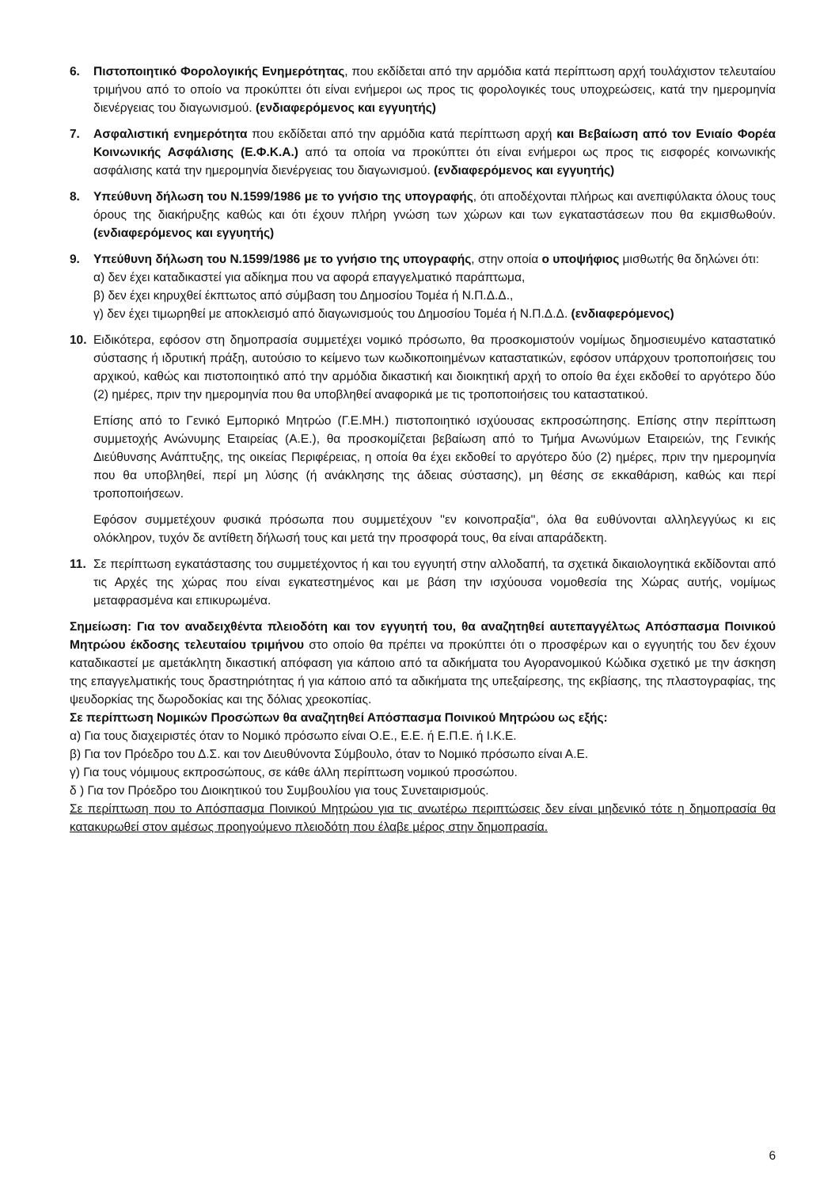6. Πιστοποιητικό Φορολογικής Ενημερότητας, που εκδίδεται από την αρμόδια κατά περίπτωση αρχή τουλάχιστον τελευταίου τριμήνου από το οποίο να προκύπτει ότι είναι ενήμεροι ως προς τις φορολογικές τους υποχρεώσεις, κατά την ημερομηνία διενέργειας του διαγωνισμού. (ενδιαφερόμενος και εγγυητής)
7. Ασφαλιστική ενημερότητα που εκδίδεται από την αρμόδια κατά περίπτωση αρχή και Βεβαίωση από τον Ενιαίο Φορέα Κοινωνικής Ασφάλισης (Ε.Φ.Κ.Α.) από τα οποία να προκύπτει ότι είναι ενήμεροι ως προς τις εισφορές κοινωνικής ασφάλισης κατά την ημερομηνία διενέργειας του διαγωνισμού. (ενδιαφερόμενος και εγγυητής)
8. Υπεύθυνη δήλωση του Ν.1599/1986 με το γνήσιο της υπογραφής, ότι αποδέχονται πλήρως και ανεπιφύλακτα όλους τους όρους της διακήρυξης καθώς και ότι έχουν πλήρη γνώση των χώρων και των εγκαταστάσεων που θα εκμισθωθούν. (ενδιαφερόμενος και εγγυητής)
9. Υπεύθυνη δήλωση του Ν.1599/1986 με το γνήσιο της υπογραφής, στην οποία ο υποψήφιος μισθωτής θα δηλώνει ότι:
α) δεν έχει καταδικαστεί για αδίκημα που να αφορά επαγγελματικό παράπτωμα,
β) δεν έχει κηρυχθεί έκπτωτος από σύμβαση του Δημοσίου Τομέα ή Ν.Π.Δ.Δ.,
γ) δεν έχει τιμωρηθεί με αποκλεισμό από διαγωνισμούς του Δημοσίου Τομέα ή Ν.Π.Δ.Δ. (ενδιαφερόμενος)
10. Ειδικότερα, εφόσον στη δημοπρασία συμμετέχει νομικό πρόσωπο, θα προσκομιστούν νομίμως δημοσιευμένο καταστατικό σύστασης ή ιδρυτική πράξη, αυτούσιο το κείμενο των κωδικοποιημένων καταστατικών, εφόσον υπάρχουν τροποποιήσεις του αρχικού, καθώς και πιστοποιητικό από την αρμόδια δικαστική και διοικητική αρχή το οποίο θα έχει εκδοθεί το αργότερο δύο (2) ημέρες, πριν την ημερομηνία που θα υποβληθεί αναφορικά με τις τροποποιήσεις του καταστατικού.
Επίσης από το Γενικό Εμπορικό Μητρώο (Γ.Ε.ΜΗ.) πιστοποιητικό ισχύουσας εκπροσώπησης. Επίσης στην περίπτωση συμμετοχής Ανώνυμης Εταιρείας (Α.Ε.), θα προσκομίζεται βεβαίωση από το Τμήμα Ανωνύμων Εταιρειών, της Γενικής Διεύθυνσης Ανάπτυξης, της οικείας Περιφέρειας, η οποία θα έχει εκδοθεί το αργότερο δύο (2) ημέρες, πριν την ημερομηνία που θα υποβληθεί, περί μη λύσης (ή ανάκλησης της άδειας σύστασης), μη θέσης σε εκκαθάριση, καθώς και περί τροποποιήσεων.
Εφόσον συμμετέχουν φυσικά πρόσωπα που συμμετέχουν ''εν κοινοπραξία'', όλα θα ευθύνονται αλληλεγγύως κι εις ολόκληρον, τυχόν δε αντίθετη δήλωσή τους και μετά την προσφορά τους, θα είναι απαράδεκτη.
11. Σε περίπτωση εγκατάστασης του συμμετέχοντος ή και του εγγυητή στην αλλοδαπή, τα σχετικά δικαιολογητικά εκδίδονται από τις Αρχές της χώρας που είναι εγκατεστημένος και με βάση την ισχύουσα νομοθεσία της Χώρας αυτής, νομίμως μεταφρασμένα και επικυρωμένα.
Σημείωση: Για τον αναδειχθέντα πλειοδότη και τον εγγυητή του, θα αναζητηθεί αυτεπαγγέλτως Απόσπασμα Ποινικού Μητρώου έκδοσης τελευταίου τριμήνου στο οποίο θα πρέπει να προκύπτει ότι ο προσφέρων και ο εγγυητής του δεν έχουν καταδικαστεί με αμετάκλητη δικαστική απόφαση για κάποιο από τα αδικήματα του Αγορανομικού Κώδικα σχετικό με την άσκηση της επαγγελματικής τους δραστηριότητας ή για κάποιο από τα αδικήματα της υπεξαίρεσης, της εκβίασης, της πλαστογραφίας, της ψευδορκίας της δωροδοκίας και της δόλιας χρεοκοπίας.
Σε περίπτωση Νομικών Προσώπων θα αναζητηθεί Απόσπασμα Ποινικού Μητρώου ως εξής:
α) Για τους διαχειριστές όταν το Νομικό πρόσωπο είναι Ο.Ε., Ε.Ε. ή Ε.Π.Ε. ή Ι.Κ.Ε.
β) Για τον Πρόεδρο του Δ.Σ. και τον Διευθύνοντα Σύμβουλο, όταν το Νομικό πρόσωπο είναι Α.Ε.
γ) Για τους νόμιμους εκπροσώπους, σε κάθε άλλη περίπτωση νομικού προσώπου.
δ ) Για τον Πρόεδρο του Διοικητικού του Συμβουλίου για τους Συνεταιρισμούς.
Σε περίπτωση που το Απόσπασμα Ποινικού Μητρώου για τις ανωτέρω περιπτώσεις δεν είναι μηδενικό τότε η δημοπρασία θα κατακυρωθεί στον αμέσως προηγούμενο πλειοδότη που έλαβε μέρος στην δημοπρασία.
6